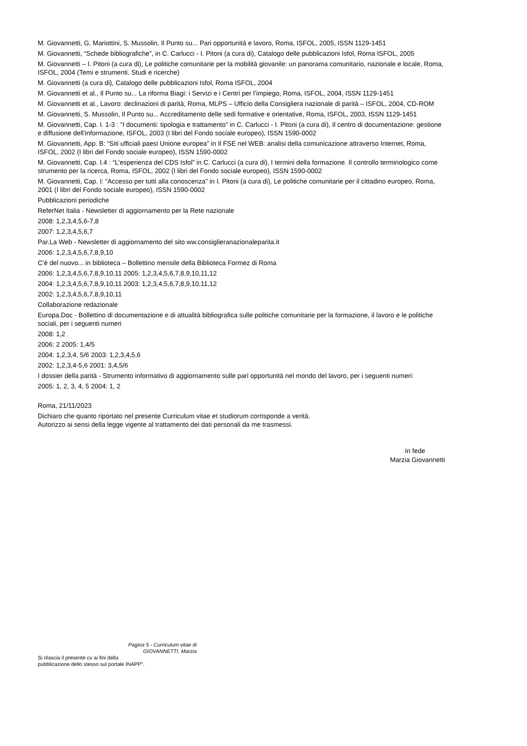M. Giovannetti, G. Mariottini, S. Mussolin, Il Punto su... Pari opportunità e lavoro, Roma, ISFOL, 2005, ISSN 1129-1451
M. Giovannetti, “Schede bibliografiche”, in C. Carlucci - I. Pitoni (a cura di), Catalogo delle pubblicazioni Isfol, Roma ISFOL, 2005
M. Giovannetti – I. Pitoni (a cura di), Le politiche comunitarie per la mobilità giovanile: un panorama comunitario, nazionale e locale, Roma, ISFOL, 2004 (Temi e strumenti. Studi e ricerche)
M. Giovannetti (a cura di), Catalogo delle pubblicazioni Isfol, Roma ISFOL, 2004
M. Giovannetti et al., Il Punto su... La riforma Biagi: i Servizi e i Centri per l’impiego, Roma, ISFOL, 2004, ISSN 1129-1451
M. Giovannetti et al., Lavoro: declinazioni di parità, Roma, MLPS – Ufficio della Consigliera nazionale di parità – ISFOL, 2004, CD-ROM
M. Giovannetti, S. Mussolin, Il Punto su... Accreditamento delle sedi formative e orientative, Roma, ISFOL, 2003, ISSN 1129-1451
M. Giovannetti, Cap. I. 1-3 : “I documenti: tipologia e trattamento” in C. Carlucci - I. Pitoni (a cura di), Il centro di documentazione: gestione e diffusione dell’informazione, ISFOL, 2003 (I libri del Fondo sociale europeo), ISSN 1590-0002
M. Giovannetti, App. B: “Siti ufficiali paesi Unione europea” in Il FSE nel WEB: analisi della comunicazione attraverso Internet, Roma, ISFOL, 2002 (I libri del Fondo sociale europeo), ISSN 1590-0002
M. Giovannetti, Cap. I.4 : “L'esperienza del CDS Isfol” in C. Carlucci (a cura di), I termini della formazione. Il controllo terminologico come strumento per la ricerca, Roma, ISFOL, 2002 (I libri del Fondo sociale europeo), ISSN 1590-0002
M. Giovannetti, Cap. I: “Accesso per tutti alla conoscenza” in I. Pitoni (a cura di), Le politiche comunitarie per il cittadino europeo, Roma, 2001 (I libri del Fondo sociale europeo), ISSN 1590-0002
Pubblicazioni periodiche
ReferNet Italia - Newsletter di aggiornamento per la Rete nazionale
2008: 1,2,3,4,5,6-7,8
2007: 1,2,3,4,5,6,7
Par.La Web - Newsletter di aggiornamento del sito ww.consiglieranazionaleparita.it
2006: 1,2,3,4,5,6,7,8,9,10
C’è del nuovo... in biblioteca – Bollettino mensile della Biblioteca Formez di Roma
2006: 1,2,3,4,5,6,7,8,9,10,11 2005: 1,2,3,4,5,6,7,8,9,10,11,12
2004: 1,2,3,4,5,6,7,8,9,10,11 2003: 1,2,3,4,5,6,7,8,9,10,11,12
2002: 1,2,3,4,5,6,7,8,9,10,11
Collaborazione redazionale
Europa.Doc - Bollettino di documentazione e di attualità bibliografica sulle politiche comunitarie per la formazione, il lavoro e le politiche sociali, per i seguenti numeri
2008: 1,2
2006: 2 2005: 1,4/5
2004: 1,2,3,4, 5/6 2003: 1,2,3,4,5,6
2002: 1,2,3,4-5,6 2001: 3,4,5/6
I dossier della parità - Strumento informativo di aggiornamento sulle pari opportunità nel mondo del lavoro, per i seguenti numeri:
2005: 1, 2, 3, 4, 5 2004: 1, 2
Roma, 21/11/2023
Dichiaro che quanto riportato nel presente Curriculum vitae et studiorum corrisponde a verità.
Autorizzo ai sensi della legge vigente al trattamento dei dati personali da me trasmessi.
In fede
Marzia Giovannetti
Pagina 5 - Curriculum vitae di
GIOVANNETTI, Marzia
Si rilascia il presente cv ai fini della
pubblicazione dello stesso sul portale INAPP”.